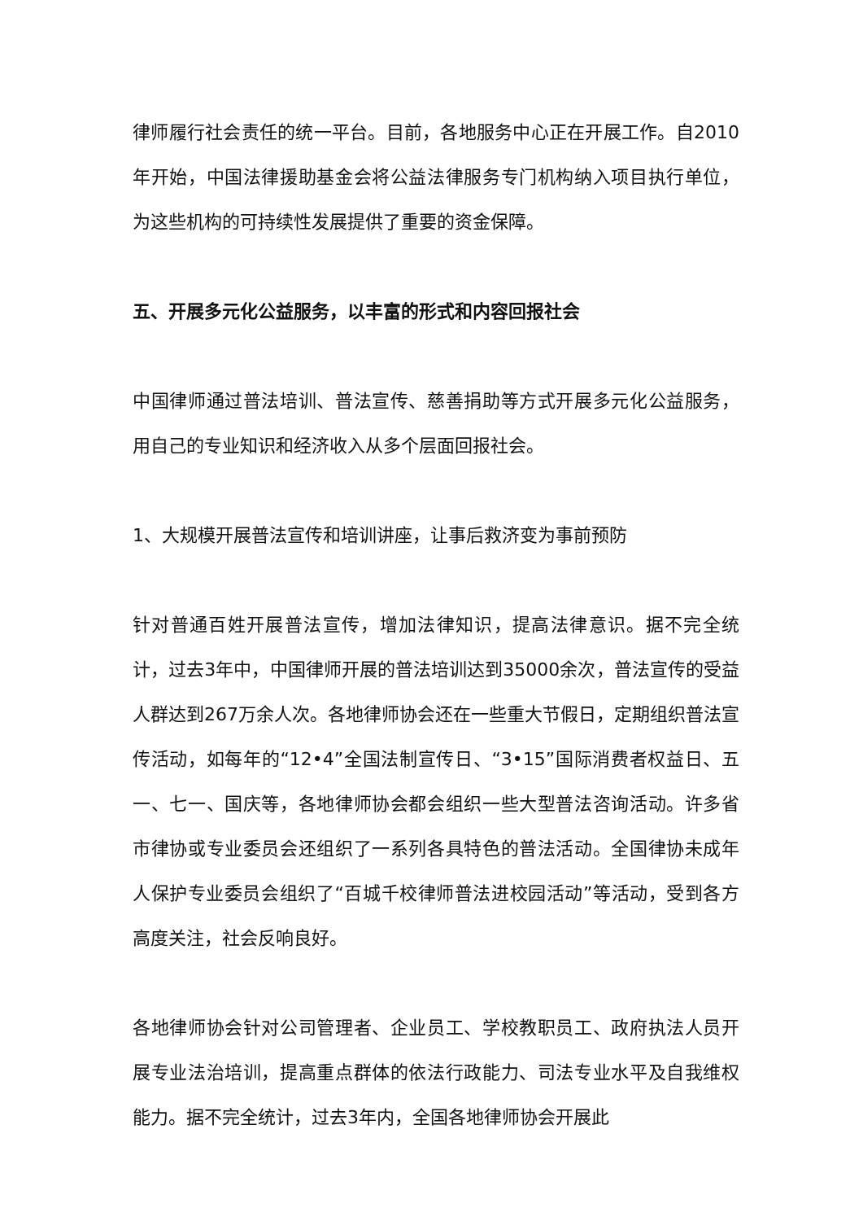律师履行社会责任的统一平台。目前，各地服务中心正在开展工作。自2010年开始，中国法律援助基金会将公益法律服务专门机构纳入项目执行单位，为这些机构的可持续性发展提供了重要的资金保障。
五、开展多元化公益服务，以丰富的形式和内容回报社会
中国律师通过普法培训、普法宣传、慈善捐助等方式开展多元化公益服务，用自己的专业知识和经济收入从多个层面回报社会。
1、大规模开展普法宣传和培训讲座，让事后救济变为事前预防
针对普通百姓开展普法宣传，增加法律知识，提高法律意识。据不完全统计，过去3年中，中国律师开展的普法培训达到35000余次，普法宣传的受益人群达到267万余人次。各地律师协会还在一些重大节假日，定期组织普法宣传活动，如每年的“12•4”全国法制宣传日、“3•15”国际消费者权益日、五一、七一、国庆等，各地律师协会都会组织一些大型普法咨询活动。许多省市律协或专业委员会还组织了一系列各具特色的普法活动。全国律协未成年人保护专业委员会组织了“百城千校律师普法进校园活动”等活动，受到各方高度关注，社会反响良好。
各地律师协会针对公司管理者、企业员工、学校教职员工、政府执法人员开展专业法治培训，提高重点群体的依法行政能力、司法专业水平及自我维权能力。据不完全统计，过去3年内，全国各地律师协会开展此